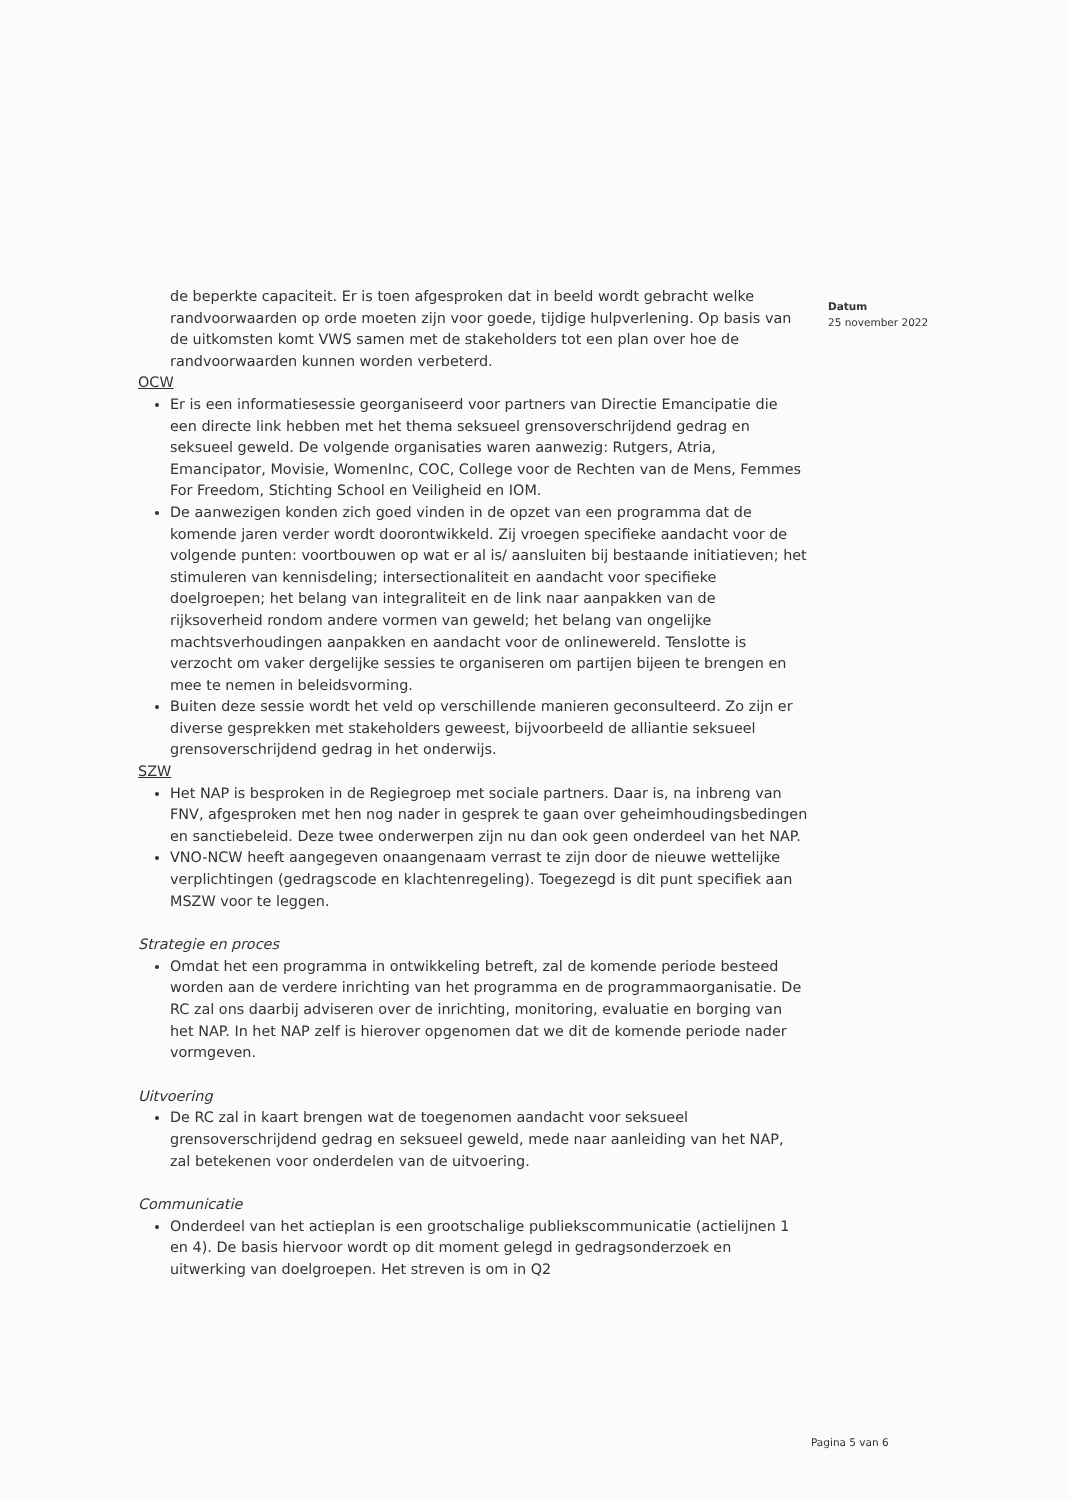de beperkte capaciteit. Er is toen afgesproken dat in beeld wordt gebracht welke randvoorwaarden op orde moeten zijn voor goede, tijdige hulpverlening. Op basis van de uitkomsten komt VWS samen met de stakeholders tot een plan over hoe de randvoorwaarden kunnen worden verbeterd.
OCW
Er is een informatiesessie georganiseerd voor partners van Directie Emancipatie die een directe link hebben met het thema seksueel grensoverschrijdend gedrag en seksueel geweld. De volgende organisaties waren aanwezig: Rutgers, Atria, Emancipator, Movisie, WomenInc, COC, College voor de Rechten van de Mens, Femmes For Freedom, Stichting School en Veiligheid en IOM.
De aanwezigen konden zich goed vinden in de opzet van een programma dat de komende jaren verder wordt doorontwikkeld. Zij vroegen specifieke aandacht voor de volgende punten: voortbouwen op wat er al is/ aansluiten bij bestaande initiatieven; het stimuleren van kennisdeling; intersectionaliteit en aandacht voor specifieke doelgroepen; het belang van integraliteit en de link naar aanpakken van de rijksoverheid rondom andere vormen van geweld; het belang van ongelijke machtsverhoudingen aanpakken en aandacht voor de onlinewereld. Tenslotte is verzocht om vaker dergelijke sessies te organiseren om partijen bijeen te brengen en mee te nemen in beleidsvorming.
Buiten deze sessie wordt het veld op verschillende manieren geconsulteerd. Zo zijn er diverse gesprekken met stakeholders geweest, bijvoorbeeld de alliantie seksueel grensoverschrijdend gedrag in het onderwijs.
SZW
Het NAP is besproken in de Regiegroep met sociale partners. Daar is, na inbreng van FNV, afgesproken met hen nog nader in gesprek te gaan over geheimhoudingsbedingen en sanctiebeleid. Deze twee onderwerpen zijn nu dan ook geen onderdeel van het NAP.
VNO-NCW heeft aangegeven onaangenaam verrast te zijn door de nieuwe wettelijke verplichtingen (gedragscode en klachtenregeling). Toegezegd is dit punt specifiek aan MSZW voor te leggen.
Strategie en proces
Omdat het een programma in ontwikkeling betreft, zal de komende periode besteed worden aan de verdere inrichting van het programma en de programmaorganisatie. De RC zal ons daarbij adviseren over de inrichting, monitoring, evaluatie en borging van het NAP. In het NAP zelf is hierover opgenomen dat we dit de komende periode nader vormgeven.
Uitvoering
De RC zal in kaart brengen wat de toegenomen aandacht voor seksueel grensoverschrijdend gedrag en seksueel geweld, mede naar aanleiding van het NAP, zal betekenen voor onderdelen van de uitvoering.
Communicatie
Onderdeel van het actieplan is een grootschalige publiekscommunicatie (actielijnen 1 en 4). De basis hiervoor wordt op dit moment gelegd in gedragsonderzoek en uitwerking van doelgroepen. Het streven is om in Q2
Datum
25 november 2022
Pagina 5 van 6